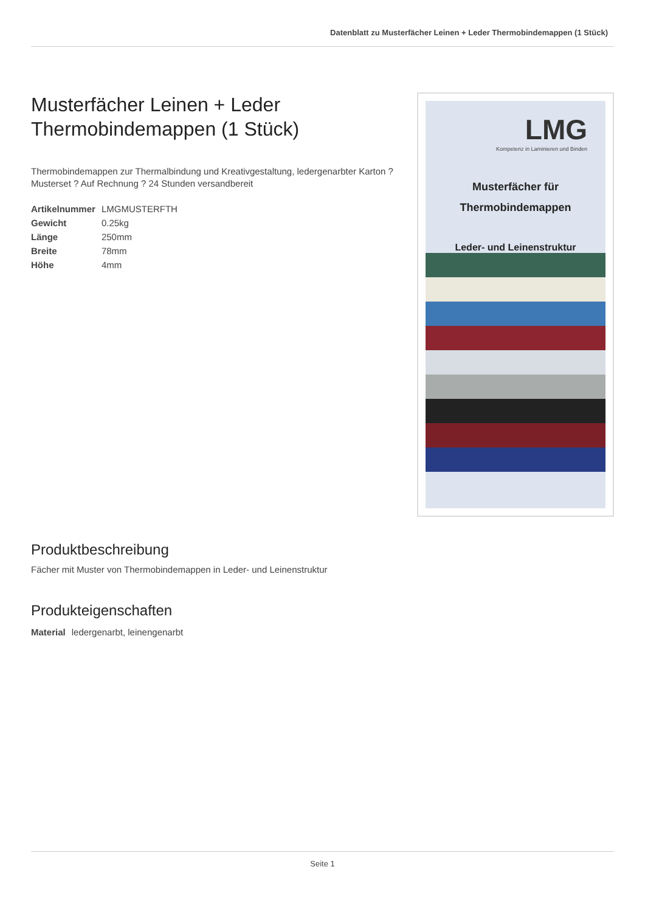Datenblatt zu Musterfächer Leinen + Leder Thermobindemappen (1 Stück)
Musterfächer Leinen + Leder Thermobindemappen (1 Stück)
Thermobindemappen zur Thermalbindung und Kreativgestaltung, ledergenarbter Karton ? Musterset ? Auf Rechnung ? 24 Stunden versandbereit
| Artikelnummer | LMGMUSTERFTH |
| Gewicht | 0.25kg |
| Länge | 250mm |
| Breite | 78mm |
| Höhe | 4mm |
LMG
Kompetenz in Laminieren und Binden
Musterfächer für
Thermobindemappen
Leder- und Leinenstruktur
Produktbeschreibung
Fächer mit Muster von Thermobindemappen in Leder- und Leinenstruktur
Produkteigenschaften
| Material | ledergenarbt, leinengenarbt |
Seite 1